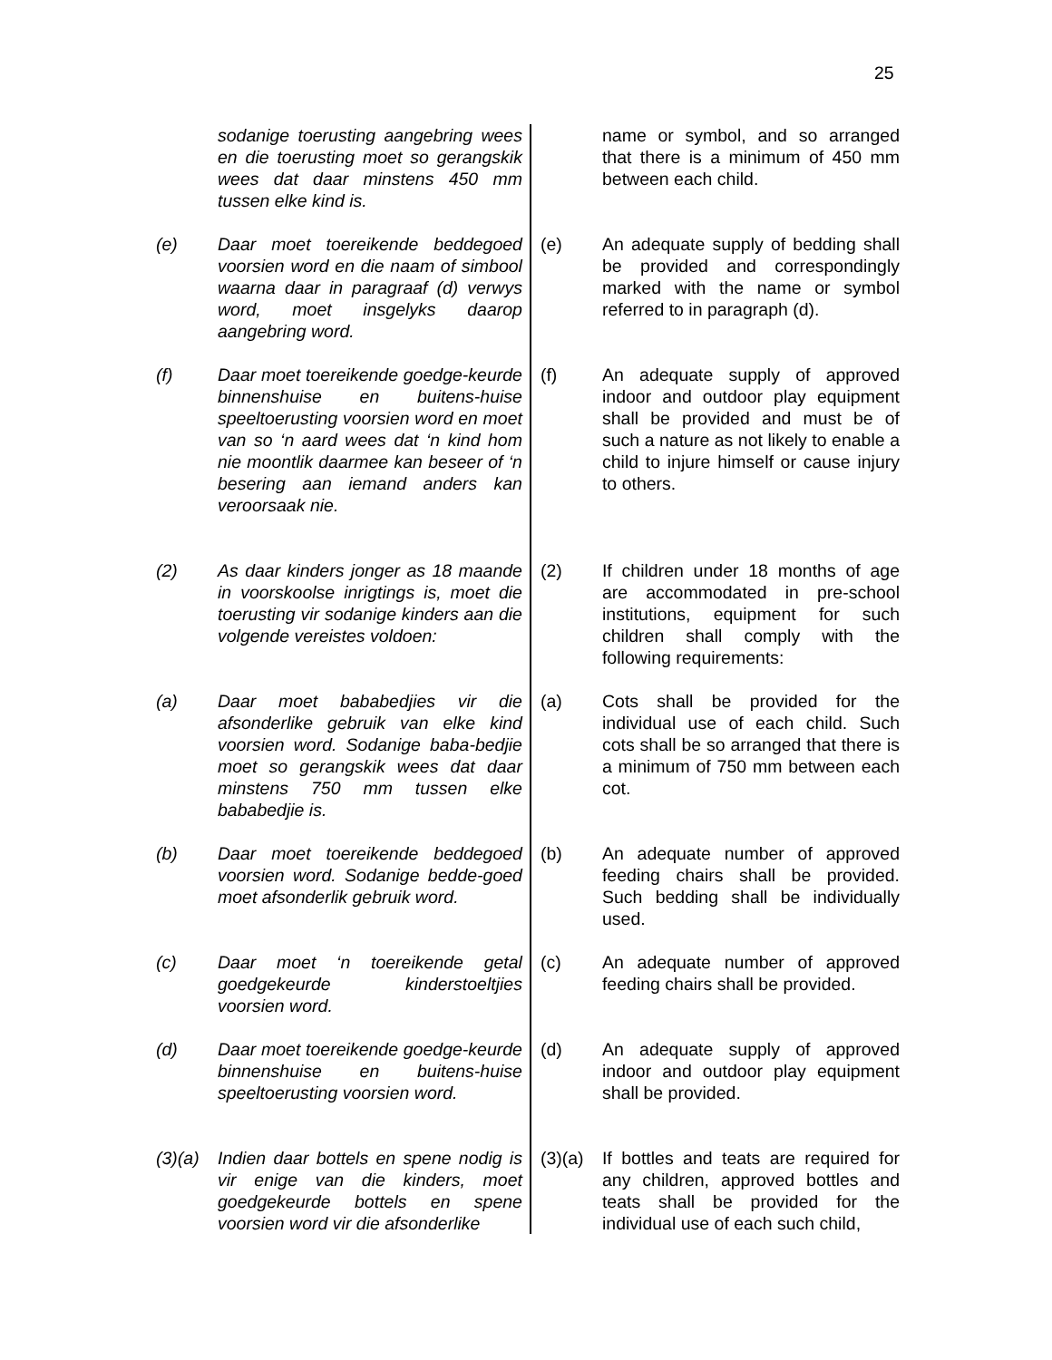25
sodanige toerusting aangebring wees en die toerusting moet so gerangskik wees dat daar minstens 450 mm tussen elke kind is.
(e) Daar moet toereikende beddegoed voorsien word en die naam of simbool waarna daar in paragraaf (d) verwys word, moet insgelyks daarop aangebring word.
(f) Daar moet toereikende goedge-keurde binnenshuise en buitens-huise speeltoerusting voorsien word en moet van so ‘n aard wees dat ‘n kind hom nie moontlik daarmee kan beseer of ‘n besering aan iemand anders kan veroorsaak nie.
(2) As daar kinders jonger as 18 maande in voorskoolse inrigtings is, moet die toerusting vir sodanige kinders aan die volgende vereistes voldoen:
(a) Daar moet bababedjies vir die afsonderlike gebruik van elke kind voorsien word. Sodanige baba-bedjie moet so gerangskik wees dat daar minstens 750 mm tussen elke bababedjie is.
(b) Daar moet toereikende beddegoed voorsien word. Sodanige bedde-goed moet afsonderlik gebruik word.
(c) Daar moet ‘n toereikende getal goedgekeurde kinderstoeltjies voorsien word.
(d) Daar moet toereikende goedge-keurde binnenshuise en buitens-huise speeltoerusting voorsien word.
(3)(a) Indien daar bottels en spene nodig is vir enige van die kinders, moet goedgekeurde bottels en spene voorsien word vir die afsonderlike
name or symbol, and so arranged that there is a minimum of 450 mm between each child.
(e) An adequate supply of bedding shall be provided and correspondingly marked with the name or symbol referred to in paragraph (d).
(f) An adequate supply of approved indoor and outdoor play equipment shall be provided and must be of such a nature as not likely to enable a child to injure himself or cause injury to others.
(2) If children under 18 months of age are accommodated in pre-school institutions, equipment for such children shall comply with the following requirements:
(a) Cots shall be provided for the individual use of each child. Such cots shall be so arranged that there is a minimum of 750 mm between each cot.
(b) An adequate number of approved feeding chairs shall be provided. Such bedding shall be individually used.
(c) An adequate number of approved feeding chairs shall be provided.
(d) An adequate supply of approved indoor and outdoor play equipment shall be provided.
(3)(a) If bottles and teats are required for any children, approved bottles and teats shall be provided for the individual use of each such child,